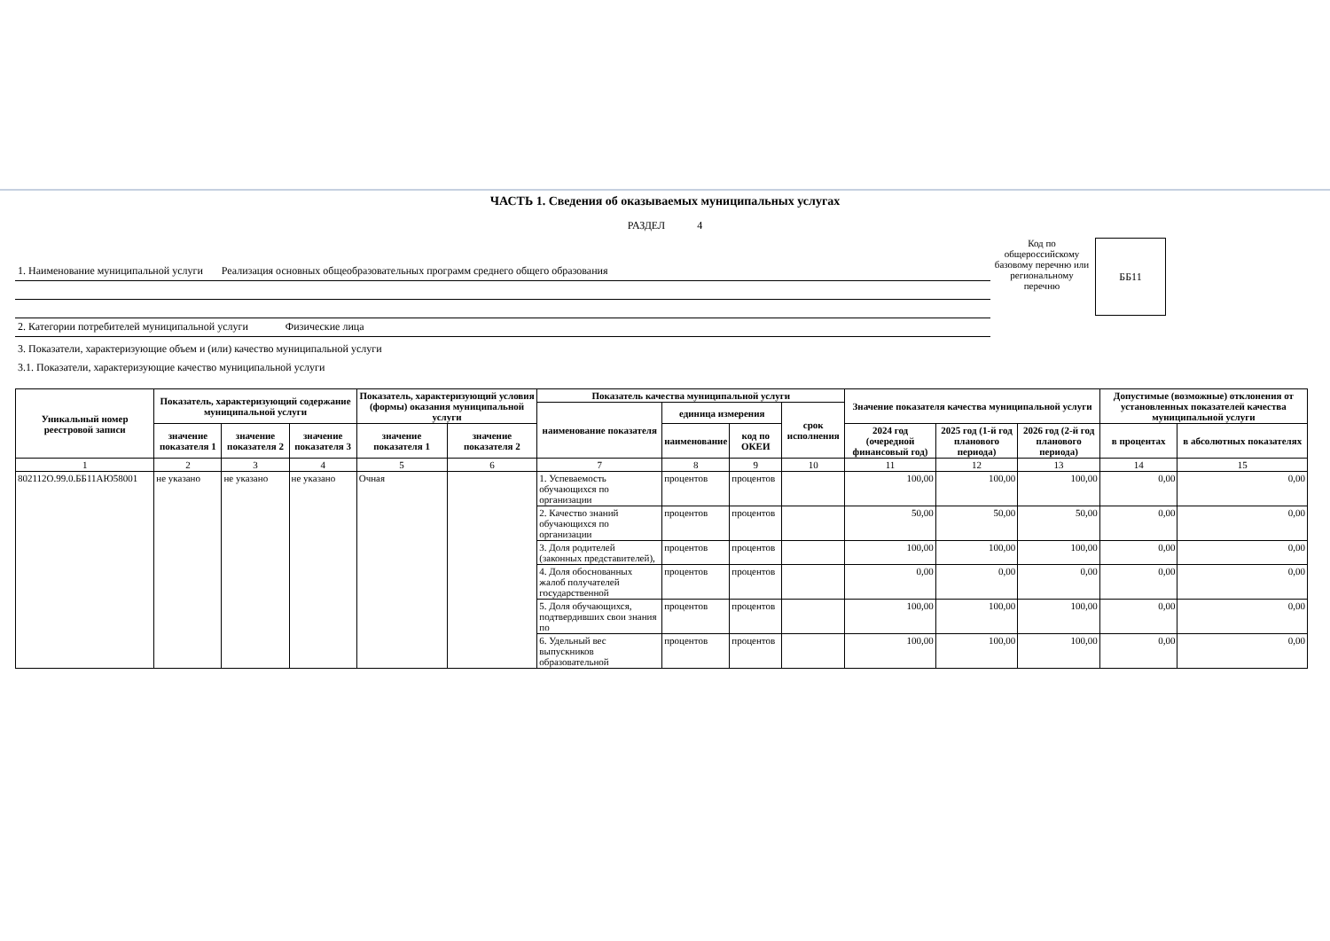ЧАСТЬ 1. Сведения об оказываемых муниципальных услугах
РАЗДЕЛ 4
1. Наименование муниципальной услуги Реализация основных общеобразовательных программ среднего общего образования
2. Категории потребителей муниципальной услуги Физические лица
Код по общероссийскому базовому перечню или региональному перечню
ББ11
3. Показатели, характеризующие объем и (или) качество муниципальной услуги
3.1. Показатели, характеризующие качество муниципальной услуги
| Уникальный номер реестровой записи | Показатель, характеризующий содержание муниципальной услуги | | | Показатель, характеризующий условия (формы) оказания муниципальной услуги | | Показатель качества муниципальной услуги | | | | Значение показателя качества муниципальной услуги | | | Допустимые (возможные) отклонения от установленных показателей качества муниципальной услуги | |
| --- | --- | --- | --- | --- | --- | --- | --- | --- | --- | --- | --- | --- | --- | --- |
| | | | | | | наименование показателя | единица измерения | | срок исполнения | | | | | |
| | значение показателя 1 | значение показателя 2 | значение показателя 3 | значение показателя 1 | значение показателя 2 | | наименование | код по ОКЕИ | | 2024 год (очередной финансовый год) | 2025 год (1-й год планового периода) | 2026 год (2-й год планового периода) | в процентах | в абсолютных показателях |
| 1 | 2 | 3 | 4 | 5 | 6 | 7 | 8 | 9 | 10 | 11 | 12 | 13 | 14 | 15 |
| 802112О.99.0.ББ11АЮ58001 | не указано | не указано | не указано | Очная | | 1. Успеваемость обучающихся по организации | процентов | процентов | | 100,00 | 100,00 | 100,00 | 0,00 | 0,00 |
| | | | | | | 2. Качество знаний обучающихся по организации | процентов | процентов | | 50,00 | 50,00 | 50,00 | 0,00 | 0,00 |
| | | | | | | 3. Доля родителей (законных представителей), | процентов | процентов | | 100,00 | 100,00 | 100,00 | 0,00 | 0,00 |
| | | | | | | 4. Доля обоснованных жалоб получателей государственной | процентов | процентов | | 0,00 | 0,00 | 0,00 | 0,00 | 0,00 |
| | | | | | | 5. Доля обучающихся, подтвердивших свои знания по | процентов | процентов | | 100,00 | 100,00 | 100,00 | 0,00 | 0,00 |
| | | | | | | 6. Удельный вес выпускников образовательной | процентов | процентов | | 100,00 | 100,00 | 100,00 | 0,00 | 0,00 |